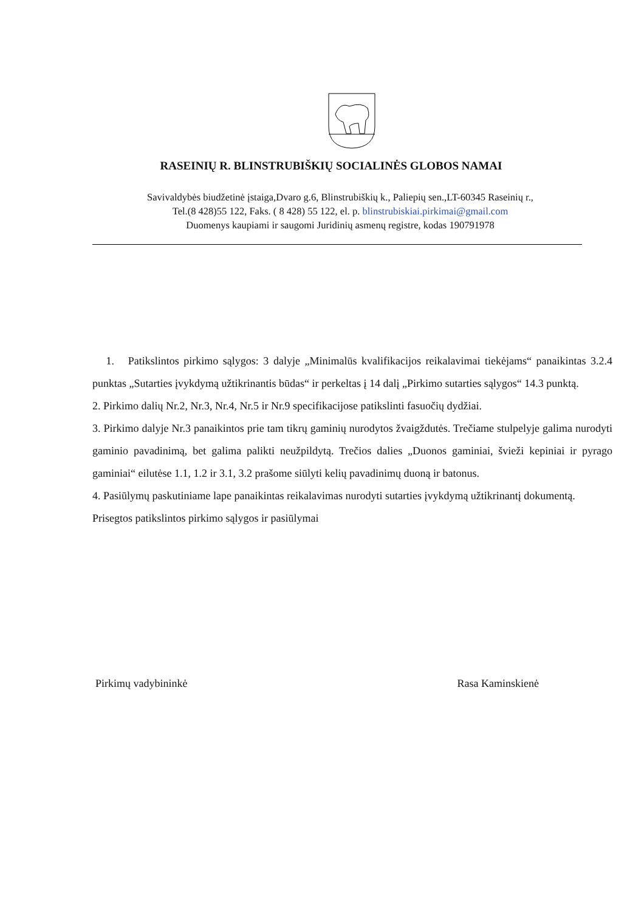RASEINIŲ R. BLINSTRUBIŠKIŲ SOCIALINĖS GLOBOS NAMAI
Savivaldybės biudžetinė įstaiga,Dvaro g.6, Blinstrubiškių k., Paliepių sen.,LT-60345 Raseinių r.,
Tel.(8 428)55 122, Faks. ( 8 428) 55 122, el. p. blinstrubiskiai.pirkimai@gmail.com
Duomenys kaupiami ir saugomi Juridinių asmenų registre, kodas 190791978
1. Patikslintos pirkimo sąlygos: 3 dalyje „Minimalūs kvalifikacijos reikalavimai tiekėjams“ panaikintas 3.2.4 punktas „Sutarties įvykdymą užtikrinantis būdas“ ir perkeltas į 14 dalį „Pirkimo sutarties sąlygos“ 14.3 punktą.
2. Pirkimo dalių Nr.2, Nr.3, Nr.4, Nr.5 ir Nr.9 specifikacijose patikslinti fasuočių dydžiai.
3. Pirkimo dalyje Nr.3 panaikintos prie tam tikrų gaminių nurodytos žvaigždutės. Trečiame stulpelyje galima nurodyti gaminio pavadinimą, bet galima palikti neužpildytą. Trečios dalies „Duonos gaminiai, švieži kepiniai ir pyrago gaminiai“ eilutėse 1.1, 1.2 ir 3.1, 3.2 prašome siūlyti kelių pavadinimų duoną ir batonus.
4. Pasiūlymų paskutiniame lape panaikintas reikalavimas nurodyti sutarties įvykdymą užtikrinantį dokumentą.
Prisegtos patikslintos pirkimo sąlygos ir pasiūlymai
Pirkimų vadybininkė Rasa Kaminskienė